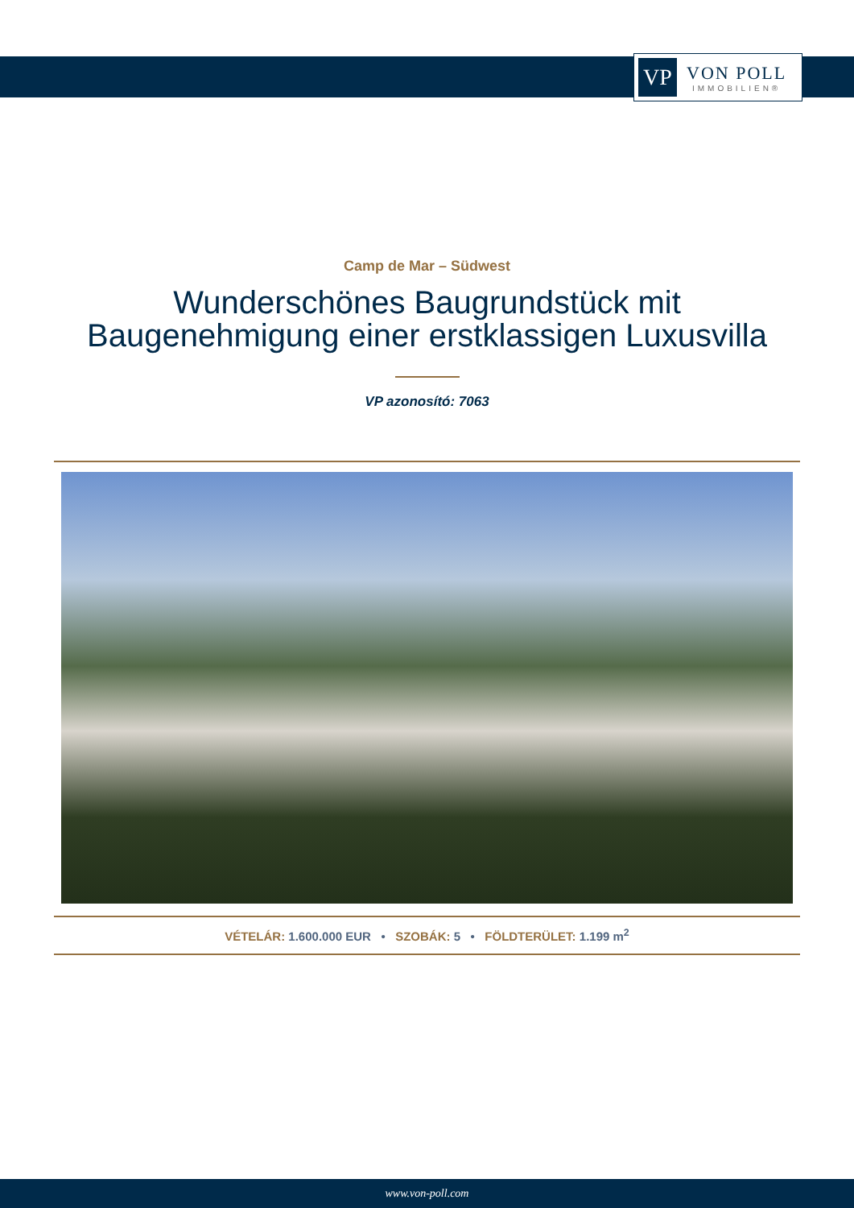VP
VON POLL
IMMOBILIEN®
Camp de Mar – Südwest
Wunderschönes Baugrundstück mit
Baugenehmigung einer erstklassigen Luxusvilla
VP azonosító: 7063
VÉTELÁR: 1.600.000 EUR • SZOBÁK: 5 • FÖLDTERÜLET: 1.199 m<sup>2</sup>
www.von-poll.com